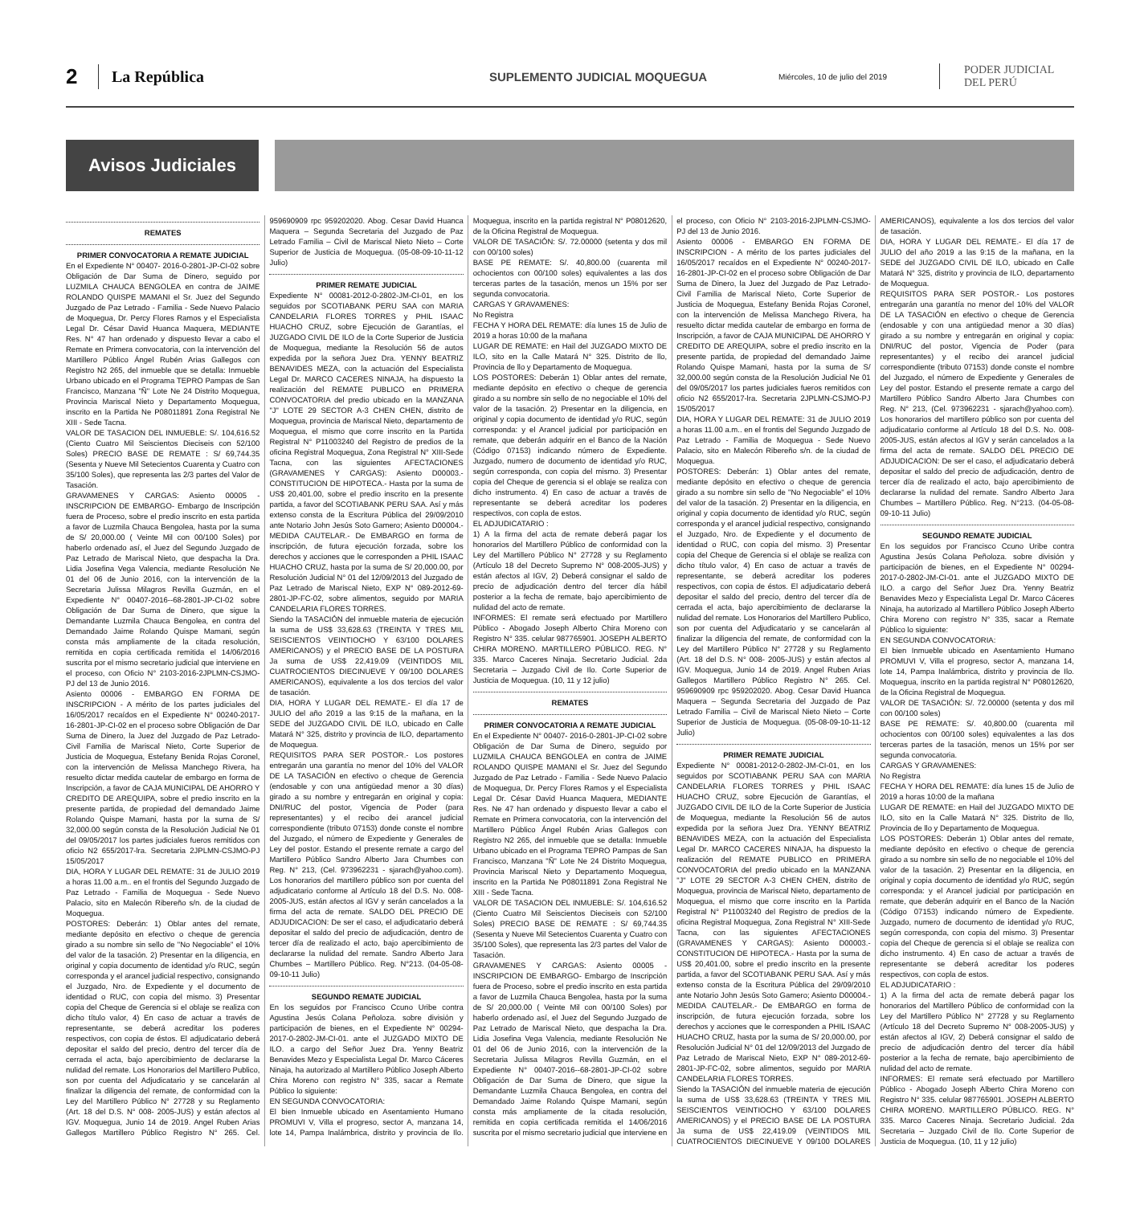2
La República
SUPLEMENTO JUDICIAL MOQUEGUA
Miércoles, 10 de julio del 2019
PODER JUDICIAL
DEL PERÚ
Avisos Judiciales
REMATES
PRIMER CONVOCATORIA A REMATE JUDICIAL
En el Expediente N° 00407- 2016-0-2801-JP-CI-02 sobre Obligación de Dar Suma de Dinero, seguido por LUZMILA CHAUCA BENGOLEA en contra de JAIME ROLANDO QUISPE MAMANI el Sr. Juez del Segundo Juzgado de Paz Letrado - Familia - Sede Nuevo Palacio de Moquegua, Dr. Percy Flores Ramos y el Especialista Legal Dr. César David Huanca Maquera, MEDIANTE Res. N° 47 han ordenado y dispuesto llevar a cabo el Remate en Primera convocatoria, con la intervención del Martillero Público Ángel Rubén Arias Gallegos con Registro N2 265, del inmueble que se detalla: Inmueble Urbano ubicado en el Programa TEPRO Pampas de San Francisco, Manzana "Ñ" Lote Ne 24 Distrito Moquegua, Provincia Mariscal Nieto y Departamento Moquegua, inscrito en la Partida Ne P08011891 Zona Registral Ne XIII - Sede Tacna.
VALOR DE TASACION DEL INMUEBLE: S/. 104,616.52 (Ciento Cuatro Mil Seiscientos Dieciseis con 52/100 Soles) PRECIO BASE DE REMATE : S/ 69,744.35 (Sesenta y Nueve Mil Setecientos Cuarenta y Cuatro con 35/100 Soles), que representa las 2/3 partes del Valor de Tasación.
GRAVAMENES Y CARGAS: Asiento 00005 - INSCRIPCION DE EMBARGO- Embargo de Inscripción fuera de Proceso, sobre el predio inscrito en esta partida a favor de Luzmila Chauca Bengolea, hasta por la suma de S/ 20,000.00 ( Veinte Mil con 00/100 Soles) por haberlo ordenado así, el Juez del Segundo Juzgado de Paz Letrado de Mariscal Nieto, que despacha la Dra. Lidia Josefina Vega Valencia, mediante Resolución Ne 01 del 06 de Junio 2016, con la intervención de la Secretaria Julissa Milagros Revilla Guzmán, en el Expediente N° 00407-2016--68-2801-JP-CI-02 sobre Obligación de Dar Suma de Dinero, que sigue la Demandante Luzmila Chauca Bengolea, en contra del Demandado Jaime Rolando Quispe Mamani, según consta más ampliamente de la citada resolución, remitida en copia certificada remitida el 14/06/2016 suscrita por el mismo secretario judicial que interviene en el proceso, con Oficio N° 2103-2016-2JPLMN-CSJMO-PJ del 13 de Junio 2016.
Asiento 00006 - EMBARGO EN FORMA DE INSCRIPCION - A mérito de los partes judiciales del 16/05/2017 recaídos en el Expediente N° 00240-2017-16-2801-JP-CI-02 en el proceso sobre Obligación de Dar Suma de Dinero, la Juez del Juzgado de Paz Letrado-Civil Familia de Mariscal Nieto, Corte Superior de Justicia de Moquegua, Estefany Benida Rojas Coronel, con la intervención de Melissa Manchego Rivera, ha resuelto dictar medida cautelar de embargo en forma de Inscripción, a favor de CAJA MUNICIPAL DE AHORRO Y CREDITO DE AREQUIPA, sobre el predio inscrito en la presente partida, de propiedad del demandado Jaime Rolando Quispe Mamani, hasta por la suma de S/ 32,000.00 según consta de la Resolución Judicial Ne 01 del 09/05/2017 los partes judiciales fueros remitidos con oficio N2 655/2017-lra. Secretaria 2JPLMN-CSJMO-PJ 15/05/2017
DIA, HORA Y LUGAR DEL REMATE: 31 de JULIO 2019 a horas 11.00 a.m.. en el frontis del Segundo Juzgado de Paz Letrado - Familia de Moquegua - Sede Nuevo Palacio, sito en Malecón Ribereño s/n. de la ciudad de Moquegua.
POSTORES: Deberán: 1) Oblar antes del remate, mediante depósito en efectivo o cheque de gerencia girado a su nombre sin sello de "No Negociable" el 10% del valor de la tasación. 2) Presentar en la diligencia, en original y copia documento de identidad y/o RUC, según corresponda y el arancel judicial respectivo, consignando el Juzgado, Nro. de Expediente y el documento de identidad o RUC, con copia del mismo. 3) Presentar copia del Cheque de Gerencia si el oblaje se realiza con dicho título valor, 4) En caso de actuar a través de representante, se deberá acreditar los poderes respectivos, con copia de éstos. El adjudicatario deberá depositar el saldo del precio, dentro del tercer día de cerrada el acta, bajo apercibimiento de declararse la nulidad del remate. Los Honorarios del Martillero Publico, son por cuenta del Adjudicatario y se cancelarán al finalizar la diligencia del remate, de conformidad con la Ley del Martillero Público N° 27728 y su Reglamento (Art. 18 del D.S. N° 008- 2005-JUS) y están afectos al IGV. Moquegua, Junio 14 de 2019. Angel Ruben Arias Gallegos Martillero Público Registro N° 265. Cel. 959690909 rpc 959202020. Abog. Cesar David Huanca Maquera – Segunda Secretaria del Juzgado de Paz Letrado Familia – Civil de Mariscal Nieto Nieto – Corte Superior de Justicia de Moquegua. (05-08-09-10-11-12 Julio)
PRIMER REMATE JUDICIAL
Expediente N° 00081-2012-0-2802-JM-CI-01, en los seguidos por SCOTIABANK PERU SAA con MARIA CANDELARIA FLORES TORRES y PHIL ISAAC HUACHO CRUZ, sobre Ejecución de Garantías, el JUZGADO CIVIL DE ILO de la Corte Superior de Justicia de Moquegua, mediante la Resolución 56 de autos expedida por la señora Juez Dra. YENNY BEATRIZ BENAVIDES MEZA, con la actuación del Especialista Legal Dr. MARCO CACERES NINAJA, ha dispuesto la realización del REMATE PUBLICO en PRIMERA CONVOCATORIA del predio ubicado en la MANZANA "J" LOTE 29 SECTOR A-3 CHEN CHEN, distrito de Moquegua, provincia de Mariscal Nieto, departamento de Moquegua, el mismo que corre inscrito en la Partida Registral N° P11003240 del Registro de predios de la oficina Registral Moquegua, Zona Registral N° XIII-Sede Tacna, con las siguientes AFECTACIONES (GRAVAMENES Y CARGAS): Asiento D00003.- CONSTITUCION DE HIPOTECA.- Hasta por la suma de US$ 20,401.00, sobre el predio inscrito en la presente partida, a favor del SCOTIABANK PERU SAA. Así y más extenso consta de la Escritura Pública del 29/09/2010 ante Notario John Jesús Soto Gamero; Asiento D00004.- MEDIDA CAUTELAR.- De EMBARGO en forma de inscripción, de futura ejecución forzada, sobre los derechos y acciones que le corresponden a PHIL ISAAC HUACHO CRUZ, hasta por la suma de S/ 20,000.00, por Resolución Judicial N° 01 del 12/09/2013 del Juzgado de Paz Letrado de Mariscal Nieto, EXP N° 089-2012-69-2801-JP-FC-02, sobre alimentos, seguido por MARIA CANDELARIA FLORES TORRES.
Siendo la TASACIÓN del inmueble materia de ejecución la suma de US$ 33,628.63 (TREINTA Y TRES MIL SEISCIENTOS VEINTIOCHO Y 63/100 DOLARES AMERICANOS) y el PRECIO BASE DE LA POSTURA Ja suma de US$ 22,419.09 (VEINTIDOS MIL CUATROCIENTOS DIECINUEVE Y 09/100 DOLARES AMERICANOS), equivalente a los dos tercios del valor de tasación.
DIA, HORA Y LUGAR DEL REMATE.- El día 17 de JULIO del año 2019 a las 9:15 de la mañana, en la SEDE del JUZGADO CIVIL DE ILO, ubicado en Calle Matará N° 325, distrito y provincia de ILO, departamento de Moquegua.
REQUISITOS PARA SER POSTOR.- Los postores entregarán una garantía no menor del 10% del VALOR DE LA TASACIÓN en efectivo o cheque de Gerencia (endosable y con una antigüedad menor a 30 días) girado a su nombre y entregarán en original y copia: DNI/RUC del postor, Vigencia de Poder (para representantes) y el recibo dei arancel judicial correspondiente (tributo 07153) donde conste el nombre del Juzgado, el número de Expediente y Generales de Ley del postor. Estando el presente remate a cargo del Martillero Público Sandro Alberto Jara Chumbes con Reg. N° 213, (Cel. 973962231 - sjarach@yahoo.com). Los honorarios del martillero público son por cuenta del adjudicatario conforme al Artículo 18 del D.S. No. 008- 2005-JUS, están afectos al IGV y serán cancelados a la firma del acta de remate. SALDO DEL PRECIO DE ADJUDICACION: De ser el caso, el adjudicatario deberá depositar el saldo del precio de adjudicación, dentro de tercer día de realizado el acto, bajo apercibimiento de declararse la nulidad del remate. Sandro Alberto Jara Chumbes – Martillero Público. Reg. N°213. (04-05-08-09-10-11 Julio)
SEGUNDO REMATE JUDICIAL
En los seguidos por Francisco Ccuno Uribe contra Agustina Jesús Colana Peñoloza. sobre división y participación de bienes, en el Expediente N° 00294-2017-0-2802-JM-CI-01. ante el JUZGADO MIXTO DE ILO. a cargo del Señor Juez Dra. Yenny Beatriz Benavides Mezo y Especialista Legal Dr. Marco Cáceres Ninaja, ha autorizado al Martillero Público Joseph Alberto Chira Moreno con registro N° 335, sacar a Remate Público lo siguiente:
EN SEGUNDA CONVOCATORIA:
El bien Inmueble ubicado en Asentamiento Humano PROMUVI V, Villa el progreso, sector A, manzana 14, lote 14, Pampa Inalámbrica, distrito y provincia de Ilo. Moquegua, inscrito en la partida registral N° P08012620, de la Oficina Registral de Moquegua.
VALOR DE TASACIÓN: S/. 72.00000 (setenta y dos mil con 00/100 soles)
BASE PE REMATE: S/. 40,800.00 (cuarenta mil ochocientos con 00/100 soles) equivalentes a las dos terceras partes de la tasación, menos un 15% por ser segunda convocatoria.
CARGAS Y GRAVAMENES:
No Registra
FECHA Y HORA DEL REMATE: día lunes 15 de Julio de 2019 a horas 10:00 de la mañana
LUGAR DE REMATE: en Hail del JUZGADO MIXTO DE ILO, sito en la Calle Matará N° 325. Distrito de llo, Provincia de llo y Departamento de Moquegua.
LOS POSTORES: Deberán 1) Oblar antes del remate, mediante depósito en efectivo o cheque de gerencia girado a su nombre sin sello de no negociable el 10% del valor de la tasación. 2) Presentar en la diligencia, en original y copia documento de identidad y/o RUC, según corresponda: y el Arancel judicial por participación en remate, que deberán adquirir en el Banco de la Nación (Código 07153) indicando número de Expediente. Juzgado, numero de documento de identidad y/o RUC, según corresponda, con copia del mismo. 3) Presentar copia del Cheque de gerencia si el oblaje se realiza con dicho instrumento. 4) En caso de actuar a través de representante se deberá acreditar los poderes respectivos, con copla de estos.
EL ADJUDICATARIO :
1) A la firma del acta de remate deberá pagar los honorarios del Martillero Público de conformidad con la Ley del Martillero Público N° 27728 y su Reglamento (Artículo 18 del Decreto Supremo N° 008-2005-JUS) y están afectos al IGV, 2) Deberá consignar el saldo de precio de adjudicación dentro del tercer día hábil posterior a la fecha de remate, bajo apercibimiento de nulidad del acto de remate.
INFORMES: El remate será efectuado por Martillero Público - Abogado Joseph Alberto Chira Moreno con Registro N° 335. celular 987765901. JOSEPH ALBERTO CHIRA MORENO. MARTILLERO PÚBLICO. REG. N° 335. Marco Caceres Ninaja. Secretario Judicial. 2da Secretaria – Juzgado Civil de Ilo. Corte Superior de Justicia de Moquegua. (10, 11 y 12 julio)
REMATES
PRIMER CONVOCATORIA A REMATE JUDICIAL
En el Expediente N° 00407- 2016-0-2801-JP-CI-02 sobre Obligación de Dar Suma de Dinero, seguido por LUZMILA CHAUCA BENGOLEA en contra de JAIME ROLANDO QUISPE MAMANI el Sr. Juez del Segundo Juzgado de Paz Letrado - Familia - Sede Nuevo Palacio de Moquegua, Dr. Percy Flores Ramos y el Especialista Legal Dr. César David Huanca Maquera, MEDIANTE Res. Ne 47 han ordenado y dispuesto llevar a cabo el Remate en Primera convocatoria, con la intervención del Martillero Público Ángel Rubén Arias Gallegos con Registro N2 265, del inmueble que se detalla: Inmueble Urbano ubicado en el Programa TEPRO Pampas de San Francisco, Manzana "Ñ" Lote Ne 24 Distrito Moquegua, Provincia Mariscal Nieto y Departamento Moquegua, inscrito en la Partida Ne P08011891 Zona Registral Ne XIII - Sede Tacna.
VALOR DE TASACION DEL INMUEBLE: S/. 104,616.52 (Ciento Cuatro Mil Seiscientos Dieciseis con 52/100 Soles) PRECIO BASE DE REMATE : S/ 69,744.35 (Sesenta y Nueve Mil Setecientos Cuarenta y Cuatro con 35/100 Soles), que representa las 2/3 partes del Valor de Tasación.
GRAVAMENES Y CARGAS: Asiento 00005 - INSCRIPCION DE EMBARGO- Embargo de Inscripción fuera de Proceso, sobre el predio inscrito en esta partida a favor de Luzmila Chauca Bengolea, hasta por la suma de S/ 20,000.00 ( Veinte Mil con 00/100 Soles) por haberlo ordenado así, el Juez del Segundo Juzgado de Paz Letrado de Mariscal Nieto, que despacha la Dra. Lidia Josefina Vega Valencia, mediante Resolución Ne 01 del 06 de Junio 2016, con la intervención de la Secretaria Julissa Milagros Revilla Guzmán, en el Expediente N° 00407-2016--68-2801-JP-CI-02 sobre Obligación de Dar Suma de Dinero, que sigue la Demandante Luzmila Chauca Bengolea, en contra del Demandado Jaime Rolando Quispe Mamani, según consta más ampliamente de la citada resolución, remitida en copia certificada remitida el 14/06/2016 suscrita por el mismo secretario judicial que interviene en el proceso, con Oficio N° 2103-2016-2JPLMN-CSJMO-PJ del 13 de Junio 2016.
Asiento 00006 - EMBARGO EN FORMA DE INSCRIPCION - A mérito de los partes judiciales del 16/05/2017 recaídos en el Expediente N° 00240-2017-16-2801-JP-CI-02 en el proceso sobre Obligación de Dar Suma de Dinero, la Juez del Juzgado de Paz Letrado-Civil Familia de Mariscal Nieto, Corte Superior de Justicia de Moquegua, Estefany Benida Rojas Coronel, con la intervención de Melissa Manchego Rivera, ha resuelto dictar medida cautelar de embargo en forma de Inscripción, a favor de CAJA MUNICIPAL DE AHORRO Y CREDITO DE AREQUIPA, sobre el predio inscrito en la presente partida, de propiedad del demandado Jaime Rolando Quispe Mamani, hasta por la suma de S/ 32,000.00 según consta de la Resolución Judicial Ne 01 del 09/05/2017 los partes judiciales fueros remitidos con oficio N2 655/2017-lra. Secretaria 2JPLMN-CSJMO-PJ 15/05/2017
DIA, HORA Y LUGAR DEL REMATE: 31 de JULIO 2019 a horas 11.00 a.m.. en el frontis del Segundo Juzgado de Paz Letrado - Familia de Moquegua - Sede Nuevo Palacio, sito en Malecón Ribereño s/n. de la ciudad de Moquegua.
POSTORES: Deberán: 1) Oblar antes del remate, mediante depósito en efectivo o cheque de gerencia girado a su nombre sin sello de "No Negociable" el 10% del valor de la tasación. 2) Presentar en la diligencia, en original y copia documento de identidad y/o RUC, según corresponda y el arancel judicial respectivo, consignando el Juzgado, Nro. de Expediente y el documento de identidad o RUC, con copia del mismo. 3) Presentar copia del Cheque de Gerencia si el oblaje se realiza con dicho título valor, 4) En caso de actuar a través de representante, se deberá acreditar los poderes respectivos, con copia de éstos. El adjudicatario deberá depositar el saldo del precio, dentro del tercer día de cerrada el acta, bajo apercibimiento de declararse la nulidad del remate. Los Honorarios del Martillero Publico, son por cuenta del Adjudicatario y se cancelarán al finalizar la diligencia del remate, de conformidad con la Ley del Martillero Público N° 27728 y su Reglamento (Art. 18 del D.S. N° 008- 2005-JUS) y están afectos al IGV. Moquegua, Junio 14 de 2019. Angel Ruben Arias Gallegos Martillero Público Registro N° 265. Cel. 959690909 rpc 959202020. Abog. Cesar David Huanca Maquera – Segunda Secretaria del Juzgado de Paz Letrado Familia – Civil de Mariscal Nieto Nieto – Corte Superior de Justicia de Moquegua. (05-08-09-10-11-12 Julio)
PRIMER REMATE JUDICIAL
Expediente N° 00081-2012-0-2802-JM-CI-01, en los seguidos por SCOTIABANK PERU SAA con MARIA CANDELARIA FLORES TORRES y PHIL ISAAC HUACHO CRUZ, sobre Ejecución de Garantías, el JUZGADO CIVIL DE ILO de la Corte Superior de Justicia de Moquegua, mediante la Resolución 56 de autos expedida por la señora Juez Dra. YENNY BEATRIZ BENAVIDES MEZA, con la actuación del Especialista Legal Dr. MARCO CACERES NINAJA, ha dispuesto la realización del REMATE PUBLICO en PRIMERA CONVOCATORIA del predio ubicado en la MANZANA "J" LOTE 29 SECTOR A-3 CHEN CHEN, distrito de Moquegua, provincia de Mariscal Nieto, departamento de Moquegua, el mismo que corre inscrito en la Partida Registral N° P11003240 del Registro de predios de la oficina Registral Moquegua, Zona Registral N° XIII-Sede Tacna, con las siguientes AFECTACIONES (GRAVAMENES Y CARGAS): Asiento D00003.- CONSTITUCION DE HIPOTECA.- Hasta por la suma de US$ 20,401.00, sobre el predio inscrito en la presente partida, a favor del SCOTIABANK PERU SAA. Así y más extenso consta de la Escritura Pública del 29/09/2010 ante Notario John Jesús Soto Gamero; Asiento D00004.- MEDIDA CAUTELAR.- De EMBARGO en forma de inscripción, de futura ejecución forzada, sobre los derechos y acciones que le corresponden a PHIL ISAAC HUACHO CRUZ, hasta por la suma de S/ 20,000.00, por Resolución Judicial N° 01 del 12/09/2013 del Juzgado de Paz Letrado de Mariscal Nieto, EXP N° 089-2012-69-2801-JP-FC-02, sobre alimentos, seguido por MARIA CANDELARIA FLORES TORRES.
Siendo la TASACIÓN del inmueble materia de ejecución la suma de US$ 33,628.63 (TREINTA Y TRES MIL SEISCIENTOS VEINTIOCHO Y 63/100 DOLARES AMERICANOS) y el PRECIO BASE DE LA POSTURA Ja suma de US$ 22,419.09 (VEINTIDOS MIL CUATROCIENTOS DIECINUEVE Y 09/100 DOLARES AMERICANOS), equivalente a los dos tercios del valor de tasación.
DIA, HORA Y LUGAR DEL REMATE.- El día 17 de JULIO del año 2019 a las 9:15 de la mañana, en la SEDE del JUZGADO CIVIL DE ILO, ubicado en Calle Matará N° 325, distrito y provincia de ILO, departamento de Moquegua.
REQUISITOS PARA SER POSTOR.- Los postores entregarán una garantía no menor del 10% del VALOR DE LA TASACIÓN en efectivo o cheque de Gerencia (endosable y con una antigüedad menor a 30 días) girado a su nombre y entregarán en original y copia: DNI/RUC del postor, Vigencia de Poder (para representantes) y el recibo dei arancel judicial correspondiente (tributo 07153) donde conste el nombre del Juzgado, el número de Expediente y Generales de Ley del postor. Estando el presente remate a cargo del Martillero Público Sandro Alberto Jara Chumbes con Reg. N° 213, (Cel. 973962231 - sjarach@yahoo.com). Los honorarios del martillero público son por cuenta del adjudicatario conforme al Artículo 18 del D.S. No. 008- 2005-JUS, están afectos al IGV y serán cancelados a la firma del acta de remate. SALDO DEL PRECIO DE ADJUDICACION: De ser el caso, el adjudicatario deberá depositar el saldo del precio de adjudicación, dentro de tercer día de realizado el acto, bajo apercibimiento de declararse la nulidad del remate. Sandro Alberto Jara Chumbes – Martillero Público. Reg. N°213. (04-05-08-09-10-11 Julio)
SEGUNDO REMATE JUDICIAL
En los seguidos por Francisco Ccuno Uribe contra Agustina Jesús Colana Peñoloza. sobre división y participación de bienes, en el Expediente N° 00294-2017-0-2802-JM-CI-01. ante el JUZGADO MIXTO DE ILO. a cargo del Señor Juez Dra. Yenny Beatriz Benavides Mezo y Especialista Legal Dr. Marco Cáceres Ninaja, ha autorizado al Martillero Público Joseph Alberto Chira Moreno con registro N° 335, sacar a Remate Público lo siguiente:
EN SEGUNDA CONVOCATORIA:
El bien Inmueble ubicado en Asentamiento Humano PROMUVI V, Villa el progreso, sector A, manzana 14, lote 14, Pampa Inalámbrica, distrito y provincia de Ilo. Moquegua, inscrito en la partida registral N° P08012620, de la Oficina Registral de Moquegua.
VALOR DE TASACIÓN: S/. 72.00000 (setenta y dos mil con 00/100 soles)
BASE PE REMATE: S/. 40,800.00 (cuarenta mil ochocientos con 00/100 soles) equivalentes a las dos terceras partes de la tasación, menos un 15% por ser segunda convocatoria.
CARGAS Y GRAVAMENES:
No Registra
FECHA Y HORA DEL REMATE: día lunes 15 de Julio de 2019 a horas 10:00 de la mañana
LUGAR DE REMATE: en Hail del JUZGADO MIXTO DE ILO, sito en la Calle Matará N° 325. Distrito de llo, Provincia de llo y Departamento de Moquegua.
LOS POSTORES: Deberán 1) Oblar antes del remate, mediante depósito en efectivo o cheque de gerencia girado a su nombre sin sello de no negociable el 10% del valor de la tasación. 2) Presentar en la diligencia, en original y copia documento de identidad y/o RUC, según corresponda: y el Arancel judicial por participación en remate, que deberán adquirir en el Banco de la Nación (Código 07153) indicando número de Expediente. Juzgado, numero de documento de identidad y/o RUC, según corresponda, con copia del mismo. 3) Presentar copia del Cheque de gerencia si el oblaje se realiza con dicho instrumento. 4) En caso de actuar a través de representante se deberá acreditar los poderes respectivos, con copla de estos.
EL ADJUDICATARIO :
1) A la firma del acta de remate deberá pagar los honorarios del Martillero Público de conformidad con la Ley del Martillero Público N° 27728 y su Reglamento (Artículo 18 del Decreto Supremo N° 008-2005-JUS) y están afectos al IGV, 2) Deberá consignar el saldo de precio de adjudicación dentro del tercer día hábil posterior a la fecha de remate, bajo apercibimiento de nulidad del acto de remate.
INFORMES: El remate será efectuado por Martillero Público - Abogado Joseph Alberto Chira Moreno con Registro N° 335. celular 987765901. JOSEPH ALBERTO CHIRA MORENO. MARTILLERO PÚBLICO. REG. N° 335. Marco Caceres Ninaja. Secretario Judicial. 2da Secretaria – Juzgado Civil de Ilo. Corte Superior de Justicia de Moquegua. (10, 11 y 12 julio)